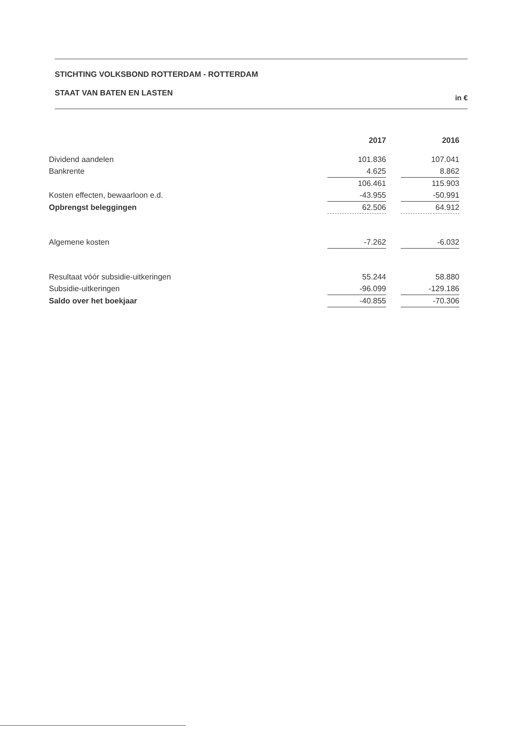STICHTING VOLKSBOND ROTTERDAM - ROTTERDAM
STAAT VAN BATEN EN LASTEN in €
| | 2017 | | 2016 |
| Dividend aandelen | 101.836 | | 107.041 |
| Bankrente | 4.625 | | 8.862 |
| | 106.461 | | 115.903 |
| Kosten effecten, bewaarloon e.d. | -43.955 | | -50.991 |
| Opbrengst beleggingen | 62.506 | | 64.912 |
| Algemene kosten | -7.262 | | -6.032 |
| Resultaat vóór subsidie-uitkeringen | 55.244 | | 58.880 |
| Subsidie-uitkeringen | -96.099 | | -129.186 |
| Saldo over het boekjaar | -40.855 | | -70.306 |